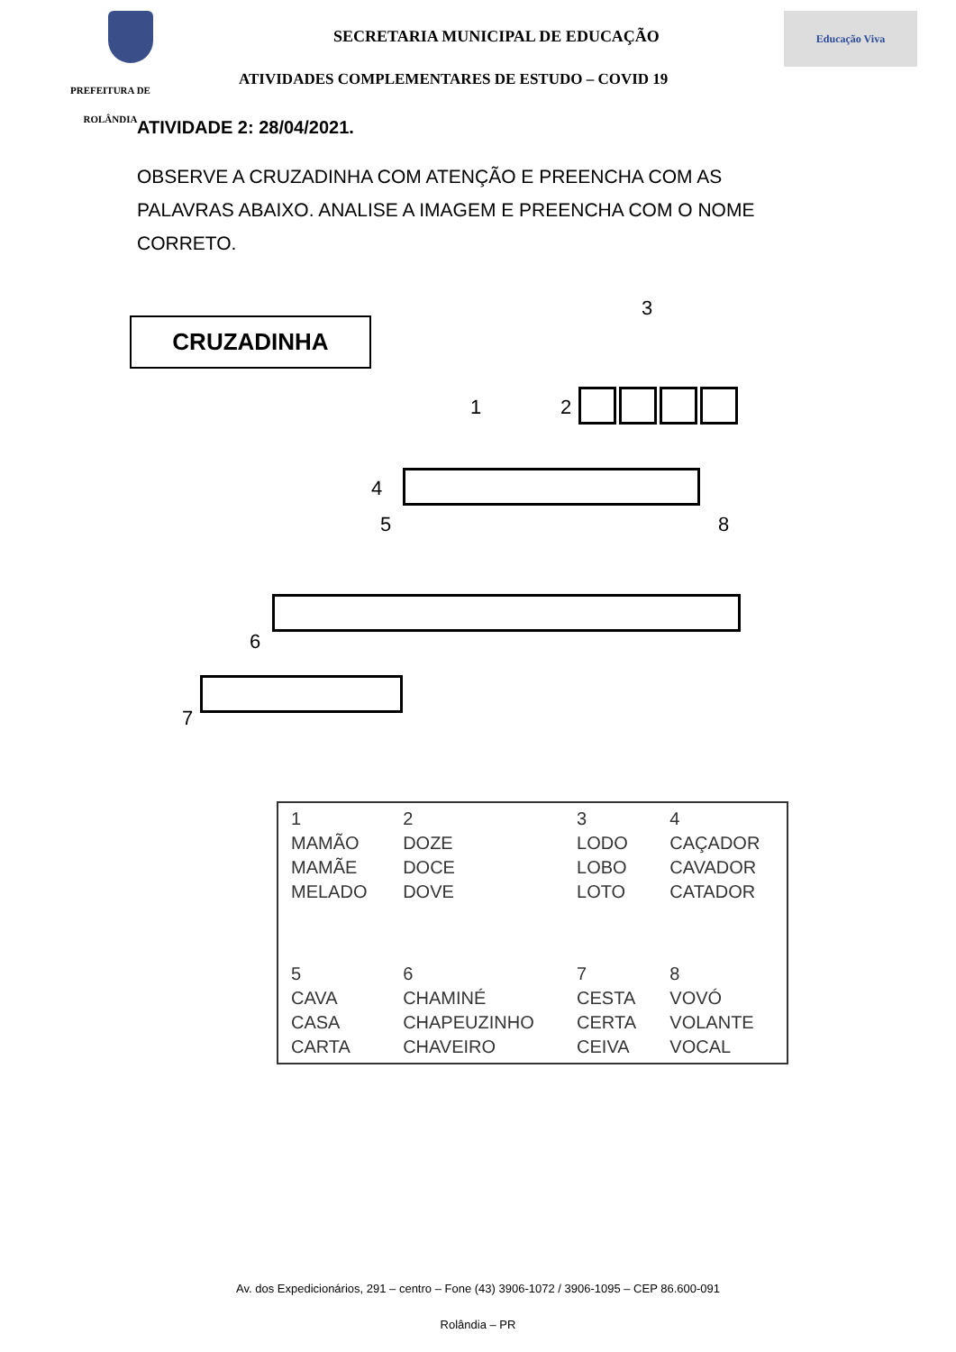SECRETARIA MUNICIPAL DE EDUCAÇÃO
Educação Viva
PREFEITURA DE
ROLÂNDIA
ATIVIDADES COMPLEMENTARES DE ESTUDO – COVID 19
ATIVIDADE 2: 28/04/2021.
OBSERVE A CRUZADINHA COM ATENÇÃO E PREENCHA COM AS PALAVRAS ABAIXO. ANALISE A IMAGEM E PREENCHA COM O NOME CORRETO.
CRUZADINHA
1 2
3
4
5
6
7
8
| 1 MAMÃO MAMÃE MELADO | 2 DOZE DOCE DOVE | 3 LODO LOBO LOTO | 4 CAÇADOR CAVADOR CATADOR |
| 5 CAVA CASA CARTA | 6 CHAMINÉ CHAPEUZINHO CHAVEIRO | 7 CESTA CERTA CEIVA | 8 VOVÓ VOLANTE VOCAL |
Av. dos Expedicionários, 291 – centro – Fone (43) 3906-1072 / 3906-1095 – CEP 86.600-091
Rolândia – PR